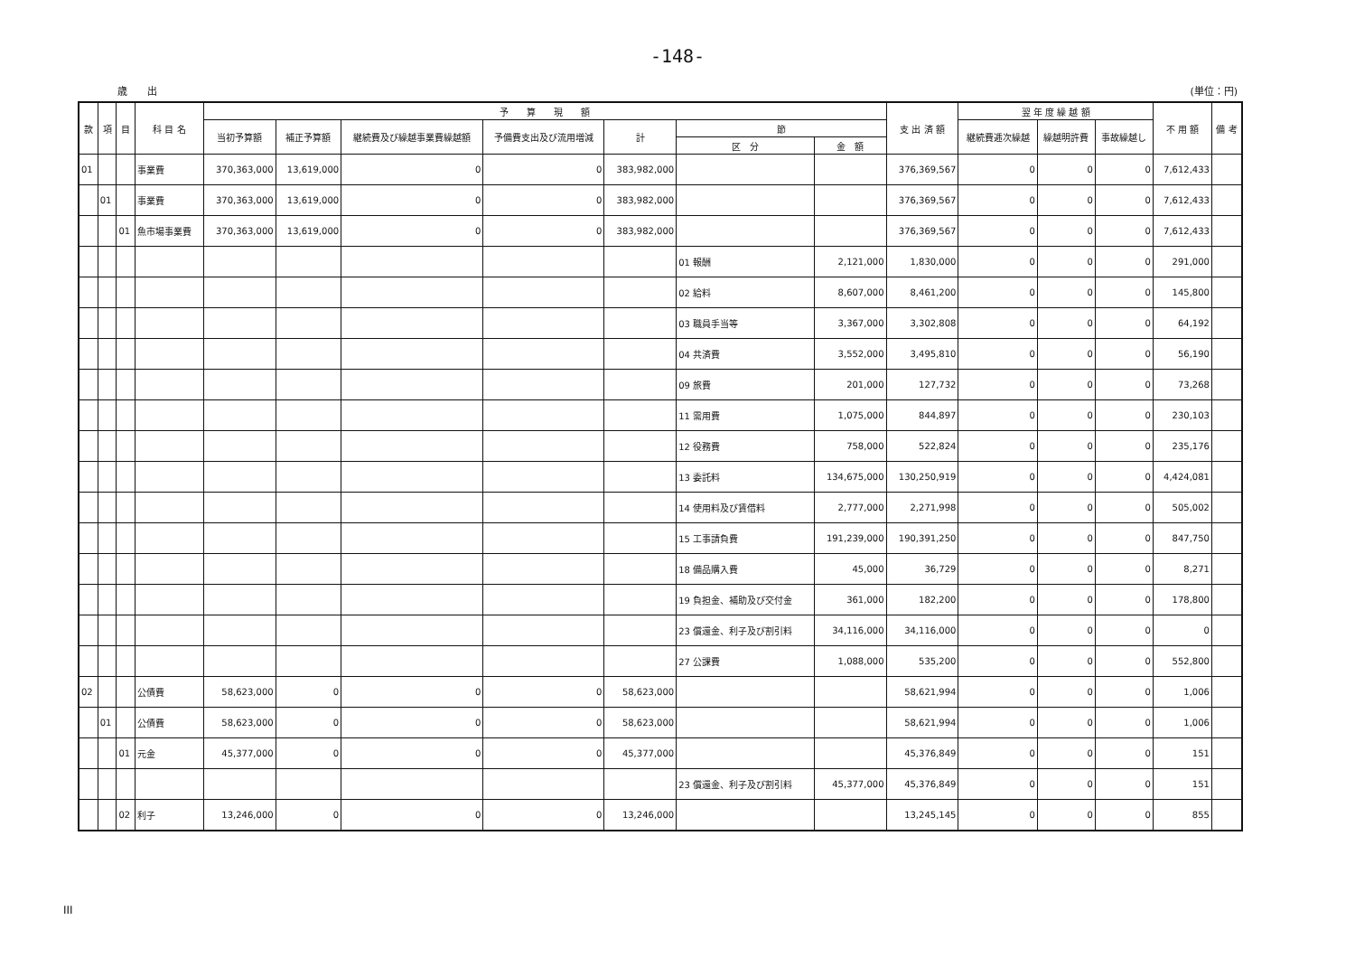-148-
歳　　出 (単位：円)
| 款 | 項 | 目 | 科 目 名 | 予 算 現 額 | | | | | | | 支 出 済 額 | 翌 年 度 繰 越 額 | | | 不 用 額 | 備 考 |
| --- | --- | --- | --- | --- | --- | --- | --- | --- | --- | --- | --- | --- | --- | --- | --- | --- |
| | | | | 当初予算額 | 補正予算額 | 継続費及び繰越事業費繰越額 | 予備費支出及び流用増減 | 計 | 節 | | | 継続費逓次繰越 | 繰越明許費 | 事故繰越し | | |
| | | | | | | | | | 区 分 | 金 額 | | | | | | |
| 01 | | | 事業費 | 370,363,000 | 13,619,000 | 0 | 0 | 383,982,000 | | | 376,369,567 | 0 | 0 | 0 | 7,612,433 | |
| | 01 | | 事業費 | 370,363,000 | 13,619,000 | 0 | 0 | 383,982,000 | | | 376,369,567 | 0 | 0 | 0 | 7,612,433 | |
| | | 01 | 魚市場事業費 | 370,363,000 | 13,619,000 | 0 | 0 | 383,982,000 | | | 376,369,567 | 0 | 0 | 0 | 7,612,433 | |
| | | | | | | | | | 01 報酬 | 2,121,000 | 1,830,000 | 0 | 0 | 0 | 291,000 | |
| | | | | | | | | | 02 給料 | 8,607,000 | 8,461,200 | 0 | 0 | 0 | 145,800 | |
| | | | | | | | | | 03 職員手当等 | 3,367,000 | 3,302,808 | 0 | 0 | 0 | 64,192 | |
| | | | | | | | | | 04 共済費 | 3,552,000 | 3,495,810 | 0 | 0 | 0 | 56,190 | |
| | | | | | | | | | 09 旅費 | 201,000 | 127,732 | 0 | 0 | 0 | 73,268 | |
| | | | | | | | | | 11 需用費 | 1,075,000 | 844,897 | 0 | 0 | 0 | 230,103 | |
| | | | | | | | | | 12 役務費 | 758,000 | 522,824 | 0 | 0 | 0 | 235,176 | |
| | | | | | | | | | 13 委託料 | 134,675,000 | 130,250,919 | 0 | 0 | 0 | 4,424,081 | |
| | | | | | | | | | 14 使用料及び賃借料 | 2,777,000 | 2,271,998 | 0 | 0 | 0 | 505,002 | |
| | | | | | | | | | 15 工事請負費 | 191,239,000 | 190,391,250 | 0 | 0 | 0 | 847,750 | |
| | | | | | | | | | 18 備品購入費 | 45,000 | 36,729 | 0 | 0 | 0 | 8,271 | |
| | | | | | | | | | 19 負担金、補助及び交付金 | 361,000 | 182,200 | 0 | 0 | 0 | 178,800 | |
| | | | | | | | | | 23 償還金、利子及び割引料 | 34,116,000 | 34,116,000 | 0 | 0 | 0 | 0 | |
| | | | | | | | | | 27 公課費 | 1,088,000 | 535,200 | 0 | 0 | 0 | 552,800 | |
| 02 | | | 公債費 | 58,623,000 | 0 | 0 | 0 | 58,623,000 | | | 58,621,994 | 0 | 0 | 0 | 1,006 | |
| | 01 | | 公債費 | 58,623,000 | 0 | 0 | 0 | 58,623,000 | | | 58,621,994 | 0 | 0 | 0 | 1,006 | |
| | | 01 | 元金 | 45,377,000 | 0 | 0 | 0 | 45,377,000 | | | 45,376,849 | 0 | 0 | 0 | 151 | |
| | | | | | | | | | 23 償還金、利子及び割引料 | 45,377,000 | 45,376,849 | 0 | 0 | 0 | 151 | |
| | | 02 | 利子 | 13,246,000 | 0 | 0 | 0 | 13,246,000 | | | 13,245,145 | 0 | 0 | 0 | 855 | |
III